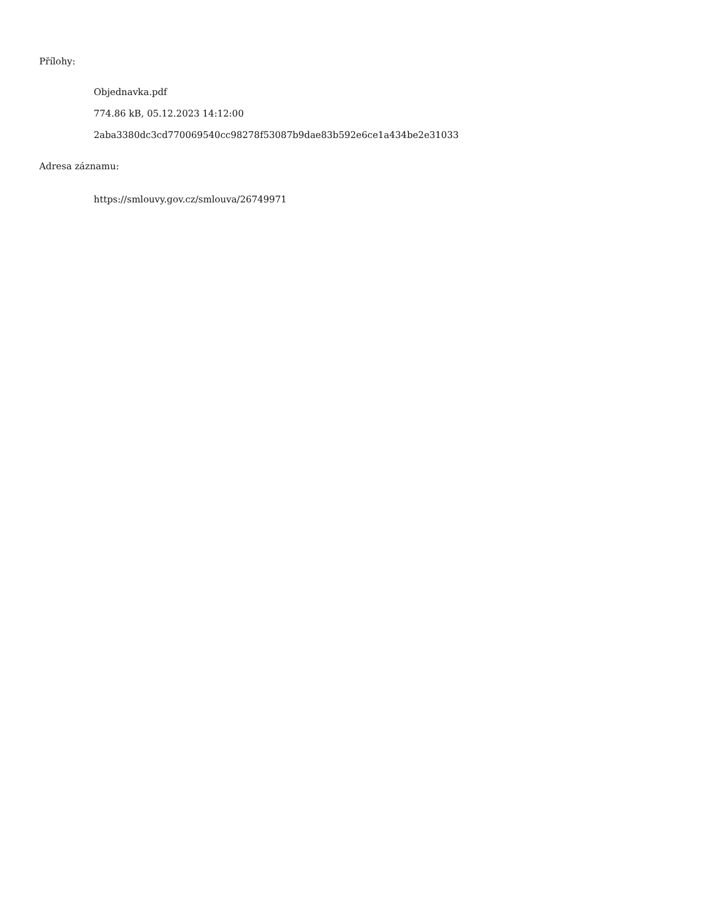Přílohy:
Objednavka.pdf
774.86 kB, 05.12.2023 14:12:00
2aba3380dc3cd770069540cc98278f53087b9dae83b592e6ce1a434be2e31033
Adresa záznamu:
https://smlouvy.gov.cz/smlouva/26749971